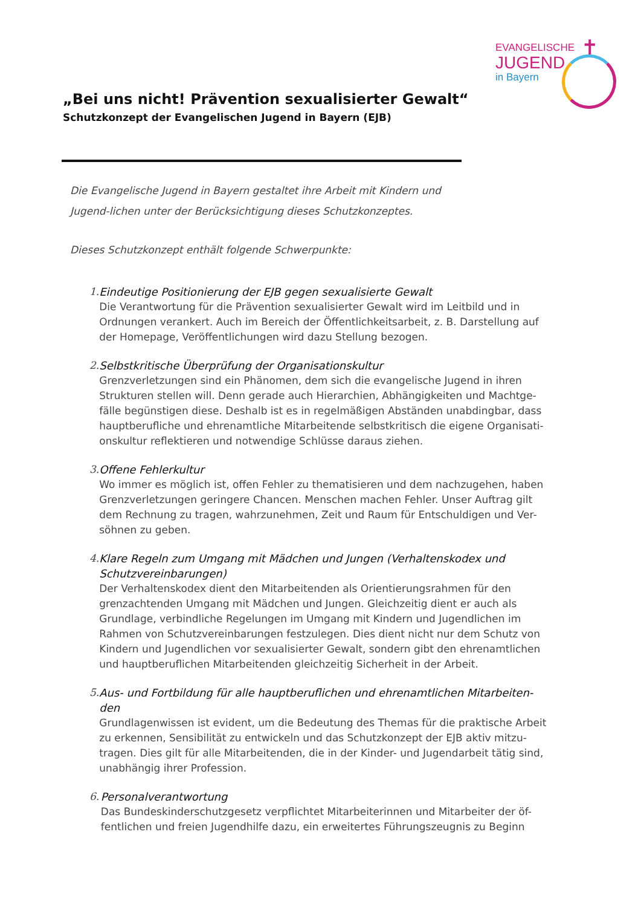EVANGELISCHE
JUGEND
in Bayern
✝
„Bei uns nicht! Prävention sexualisierter Gewalt“
Schutzkonzept der Evangelischen Jugend in Bayern (EJB)
Die Evangelische Jugend in Bayern gestaltet ihre Arbeit mit Kindern und Jugend-lichen unter der Berücksichtigung dieses Schutzkonzeptes.
Dieses Schutzkonzept enthält folgende Schwerpunkte:
1. Eindeutige Positionierung der EJB gegen sexualisierte Gewalt
Die Verantwortung für die Prävention sexualisierter Gewalt wird im Leitbild und in Ordnungen verankert. Auch im Bereich der Öffentlichkeitsarbeit, z. B. Darstellung auf der Homepage, Veröffentlichungen wird dazu Stellung bezogen.
2. Selbstkritische Überprüfung der Organisationskultur
Grenzverletzungen sind ein Phänomen, dem sich die evangelische Jugend in ihren Strukturen stellen will. Denn gerade auch Hierarchien, Abhängigkeiten und Machtge-fälle begünstigen diese. Deshalb ist es in regelmäßigen Abständen unabdingbar, dass hauptberufliche und ehrenamtliche Mitarbeitende selbstkritisch die eigene Organisati-onskultur reflektieren und notwendige Schlüsse daraus ziehen.
3. Offene Fehlerkultur
Wo immer es möglich ist, offen Fehler zu thematisieren und dem nachzugehen, haben Grenzverletzungen geringere Chancen. Menschen machen Fehler. Unser Auftrag gilt dem Rechnung zu tragen, wahrzunehmen, Zeit und Raum für Entschuldigen und Ver-söhnen zu geben.
4. Klare Regeln zum Umgang mit Mädchen und Jungen (Verhaltenskodex und Schutzvereinbarungen)
Der Verhaltenskodex dient den Mitarbeitenden als Orientierungsrahmen für den grenzachtenden Umgang mit Mädchen und Jungen. Gleichzeitig dient er auch als Grundlage, verbindliche Regelungen im Umgang mit Kindern und Jugendlichen im Rahmen von Schutzvereinbarungen festzulegen. Dies dient nicht nur dem Schutz von Kindern und Jugendlichen vor sexualisierter Gewalt, sondern gibt den ehrenamtlichen und hauptberuflichen Mitarbeitenden gleichzeitig Sicherheit in der Arbeit.
5. Aus- und Fortbildung für alle hauptberuflichen und ehrenamtlichen Mitarbeiten-den
Grundlagenwissen ist evident, um die Bedeutung des Themas für die praktische Arbeit zu erkennen, Sensibilität zu entwickeln und das Schutzkonzept der EJB aktiv mitzu-tragen. Dies gilt für alle Mitarbeitenden, die in der Kinder- und Jugendarbeit tätig sind, unabhängig ihrer Profession.
6. Personalverantwortung
Das Bundeskinderschutzgesetz verpflichtet Mitarbeiterinnen und Mitarbeiter der öf-fentlichen und freien Jugendhilfe dazu, ein erweitertes Führungszeugnis zu Beginn